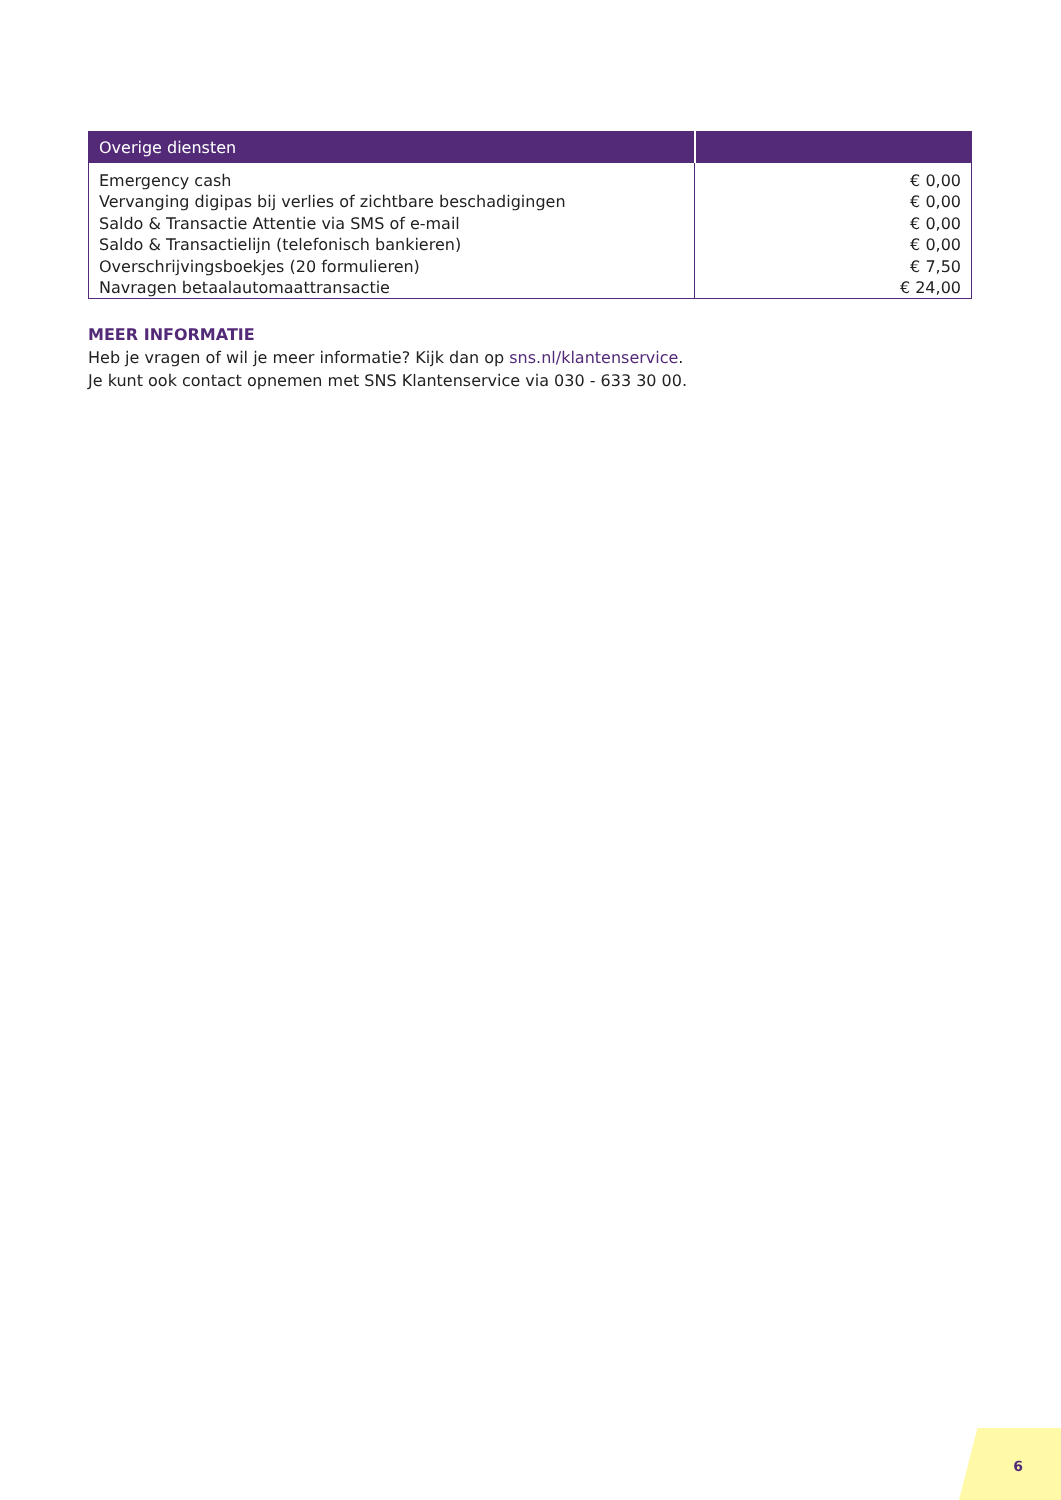| Overige diensten | |
| --- | --- |
| Emergency cash | € 0,00 |
| Vervanging digipas bij verlies of zichtbare beschadigingen | € 0,00 |
| Saldo & Transactie Attentie via SMS of e-mail | € 0,00 |
| Saldo & Transactielijn (telefonisch bankieren) | € 0,00 |
| Overschrijvingsboekjes (20 formulieren) | € 7,50 |
| Navragen betaalautomaattransactie | € 24,00 |
MEER INFORMATIE
Heb je vragen of wil je meer informatie? Kijk dan op sns.nl/klantenservice.
Je kunt ook contact opnemen met SNS Klantenservice via 030 - 633 30 00.
6